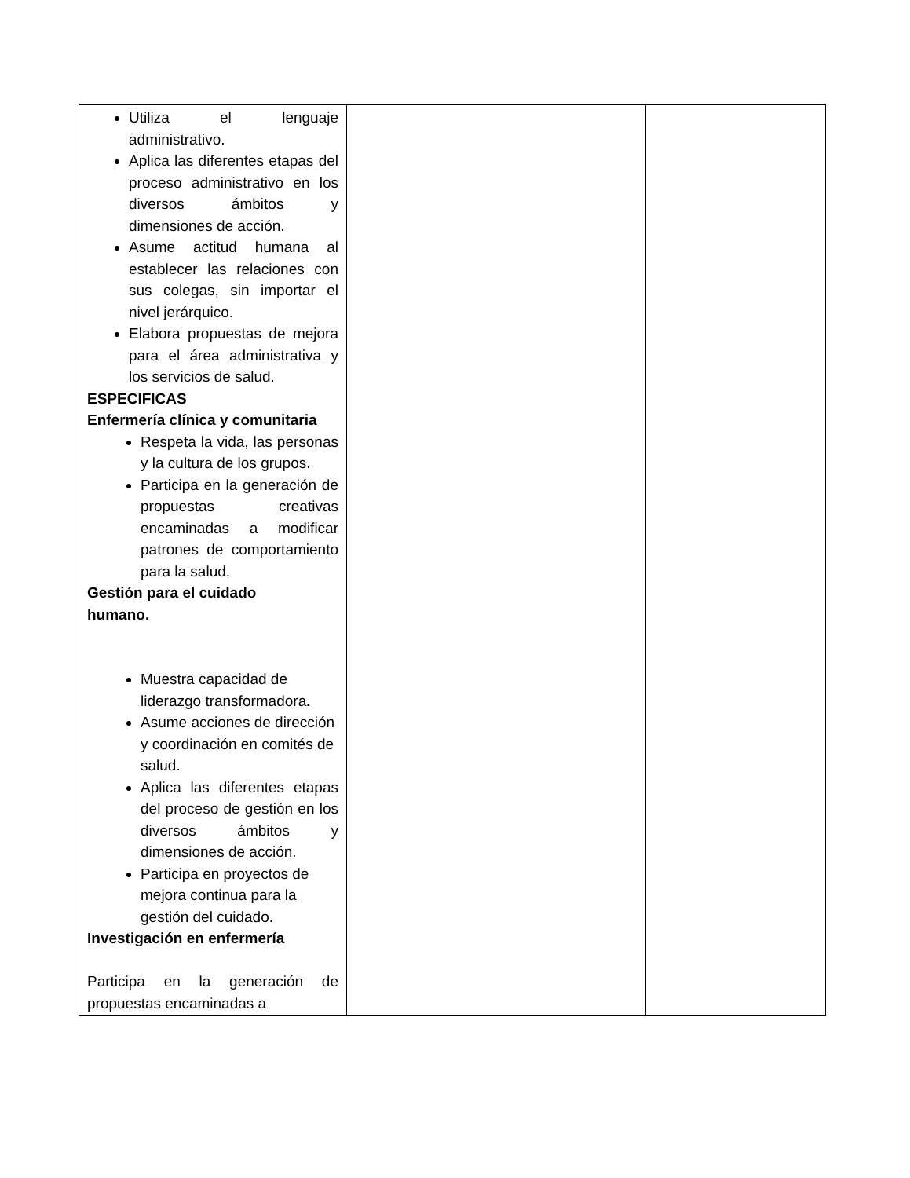| Utiliza el lenguaje administrativo. Aplica las diferentes etapas del proceso administrativo en los diversos ámbitos y dimensiones de acción. Asume actitud humana al establecer las relaciones con sus colegas, sin importar el nivel jerárquico. Elabora propuestas de mejora para el área administrativa y los servicios de salud. ESPECIFICAS Enfermería clínica y comunitaria Respeta la vida, las personas y la cultura de los grupos. Participa en la generación de propuestas creativas encaminadas a modificar patrones de comportamiento para la salud. Gestión para el cuidado humano. Muestra capacidad de liderazgo transformadora . Asume acciones de dirección y coordinación en comités de salud. Aplica las diferentes etapas del proceso de gestión en los diversos ámbitos y dimensiones de acción. Participa en proyectos de mejora continua para la gestión del cuidado. Investigación en enfermería Participa en la generación de propuestas encaminadas a | | |